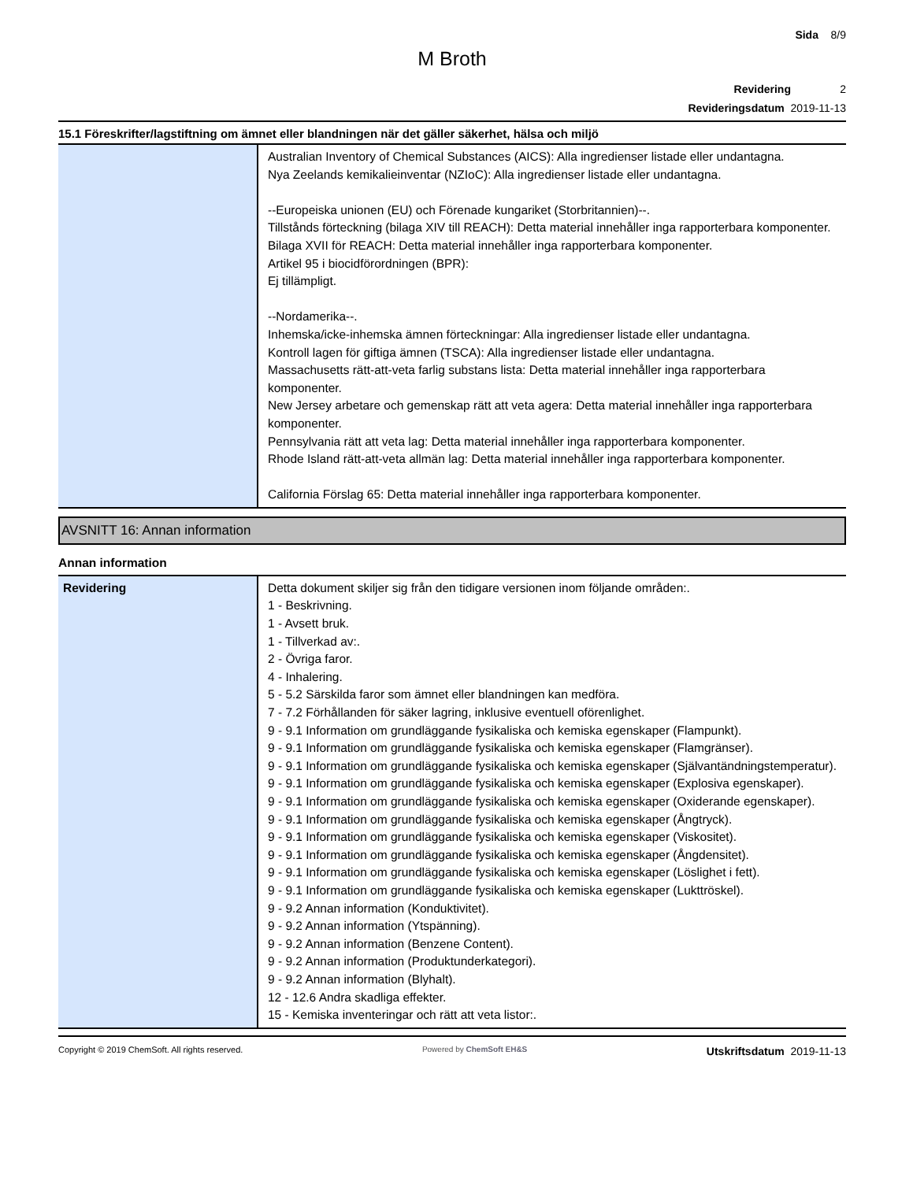Sida 8/9
M Broth
Revidering 2
Revideringsdatum 2019-11-13
15.1 Föreskrifter/lagstiftning om ämnet eller blandningen när det gäller säkerhet, hälsa och miljö
| | Australian Inventory of Chemical Substances (AICS): Alla ingredienser listade eller undantagna. Nya Zeelands kemikalieinventar (NZIoC): Alla ingredienser listade eller undantagna. --Europeiska unionen (EU) och Förenade kungariket (Storbritannien)--. Tillstånds förteckning (bilaga XIV till REACH): Detta material innehåller inga rapporterbara komponenter. Bilaga XVII för REACH: Detta material innehåller inga rapporterbara komponenter. Artikel 95 i biocidförordningen (BPR): Ej tillämpligt. --Nordamerika--. Inhemska/icke-inhemska ämnen förteckningar: Alla ingredienser listade eller undantagna. Kontroll lagen för giftiga ämnen (TSCA): Alla ingredienser listade eller undantagna. Massachusetts rätt-att-veta farlig substans lista: Detta material innehåller inga rapporterbara komponenter. New Jersey arbetare och gemenskap rätt att veta agera: Detta material innehåller inga rapporterbara komponenter. Pennsylvania rätt att veta lag: Detta material innehåller inga rapporterbara komponenter. Rhode Island rätt-att-veta allmän lag: Detta material innehåller inga rapporterbara komponenter. California Förslag 65: Detta material innehåller inga rapporterbara komponenter. |
AVSNITT 16: Annan information
Annan information
| Revidering | Detta dokument skiljer sig från den tidigare versionen inom följande områden:. 1 - Beskrivning. 1 - Avsett bruk. 1 - Tillverkad av:. 2 - Övriga faror. 4 - Inhalering. 5 - 5.2 Särskilda faror som ämnet eller blandningen kan medföra. 7 - 7.2 Förhållanden för säker lagring, inklusive eventuell oförenlighet. 9 - 9.1 Information om grundläggande fysikaliska och kemiska egenskaper (Flampunkt). 9 - 9.1 Information om grundläggande fysikaliska och kemiska egenskaper (Flamgränser). 9 - 9.1 Information om grundläggande fysikaliska och kemiska egenskaper (Självantändningstemperatur). 9 - 9.1 Information om grundläggande fysikaliska och kemiska egenskaper (Explosiva egenskaper). 9 - 9.1 Information om grundläggande fysikaliska och kemiska egenskaper (Oxiderande egenskaper). 9 - 9.1 Information om grundläggande fysikaliska och kemiska egenskaper (Ångtryck). 9 - 9.1 Information om grundläggande fysikaliska och kemiska egenskaper (Viskositet). 9 - 9.1 Information om grundläggande fysikaliska och kemiska egenskaper (Ångdensitet). 9 - 9.1 Information om grundläggande fysikaliska och kemiska egenskaper (Löslighet i fett). 9 - 9.1 Information om grundläggande fysikaliska och kemiska egenskaper (Lukttröskel). 9 - 9.2 Annan information (Konduktivitet). 9 - 9.2 Annan information (Ytspänning). 9 - 9.2 Annan information (Benzene Content). 9 - 9.2 Annan information (Produktunderkategori). 9 - 9.2 Annan information (Blyhalt). 12 - 12.6 Andra skadliga effekter. 15 - Kemiska inventeringar och rätt att veta listor:. |
Copyright © 2019 ChemSoft. All rights reserved. Powered by ChemSoft EH&S Utskriftsdatum 2019-11-13